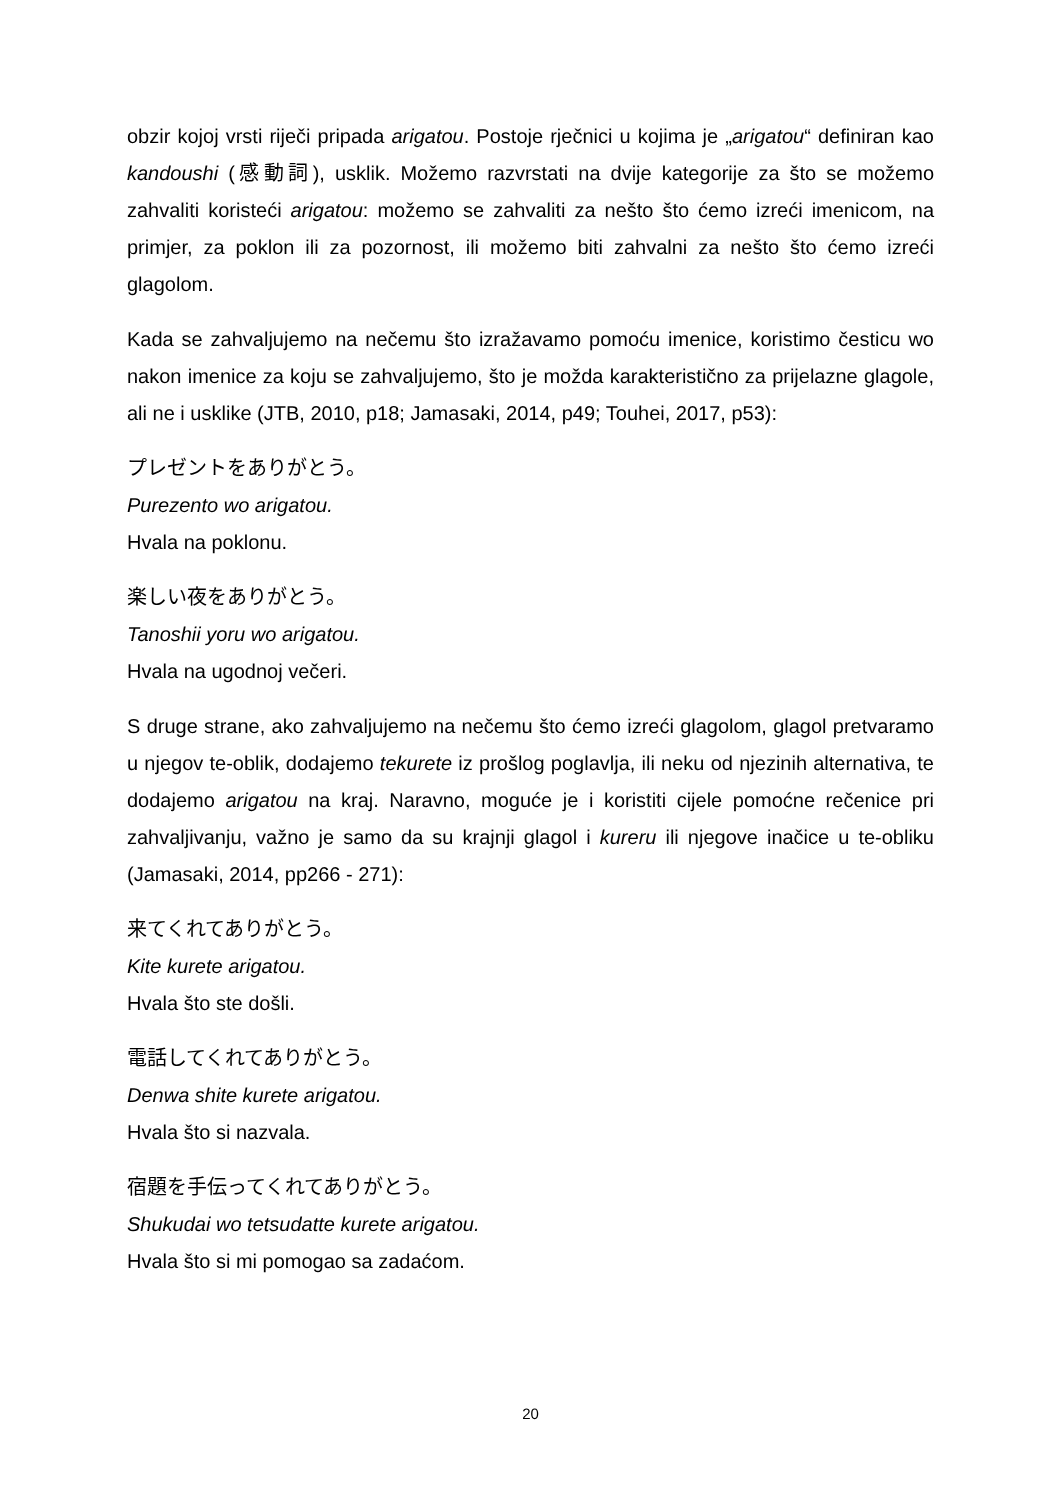obzir kojoj vrsti riječi pripada arigatou. Postoje rječnici u kojima je „arigatou“ definiran kao kandoushi (感動詞), usklik. Možemo razvrstati na dvije kategorije za što se možemo zahvaliti koristeći arigatou: možemo se zahvaliti za nešto što ćemo izreći imenicom, na primjer, za poklon ili za pozornost, ili možemo biti zahvalni za nešto što ćemo izreći glagolom.
Kada se zahvaljujemo na nečemu što izražavamo pomoću imenice, koristimo česticu wo nakon imenice za koju se zahvaljujemo, što je možda karakteristično za prijelazne glagole, ali ne i usklike (JTB, 2010, p18; Jamasaki, 2014, p49; Touhei, 2017, p53):
プレゼントをありがとう。
Purezento wo arigatou.
Hvala na poklonu.
楽しい夜をありがとう。
Tanoshii yoru wo arigatou.
Hvala na ugodnoj večeri.
S druge strane, ako zahvaljujemo na nečemu što ćemo izreći glagolom, glagol pretvaramo u njegov te-oblik, dodajemo tekurete iz prošlog poglavlja, ili neku od njezinih alternativa, te dodajemo arigatou na kraj. Naravno, moguće je i koristiti cijele pomoćne rečenice pri zahvaljivanju, važno je samo da su krajnji glagol i kureru ili njegove inačice u te-obliku (Jamasaki, 2014, pp266 - 271):
来てくれてありがとう。
Kite kurete arigatou.
Hvala što ste došli.
電話してくれてありがとう。
Denwa shite kurete arigatou.
Hvala što si nazvala.
宿題を手伝ってくれてありがとう。
Shukudai wo tetsudatte kurete arigatou.
Hvala što si mi pomogao sa zadaćom.
20